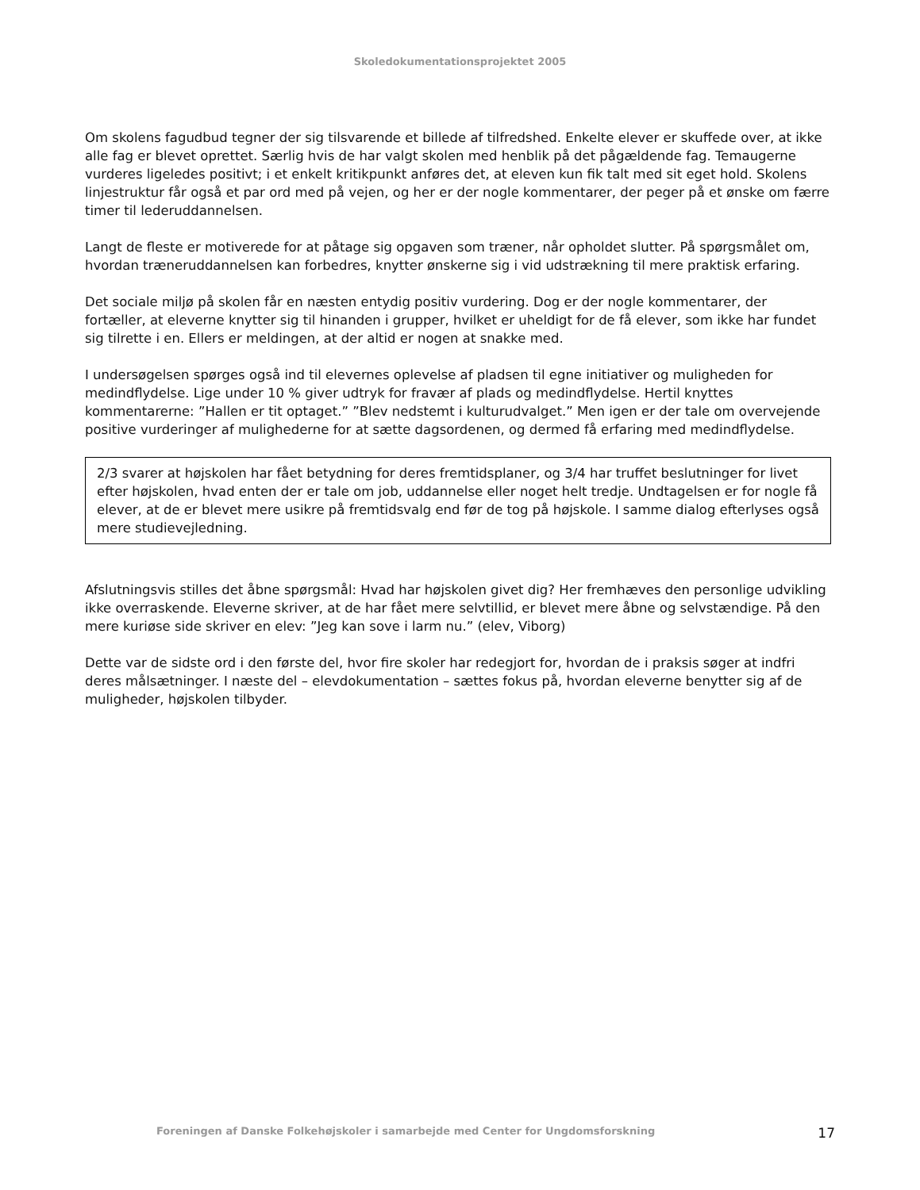Skoledokumentationsprojektet 2005
Om skolens fagudbud tegner der sig tilsvarende et billede af tilfredshed. Enkelte elever er skuffede over, at ikke alle fag er blevet oprettet. Særlig hvis de har valgt skolen med henblik på det pågældende fag. Temaugerne vurderes ligeledes positivt; i et enkelt kritikpunkt anføres det, at eleven kun fik talt med sit eget hold. Skolens linjestruktur får også et par ord med på vejen, og her er der nogle kommentarer, der peger på et ønske om færre timer til lederuddannelsen.
Langt de fleste er motiverede for at påtage sig opgaven som træner, når opholdet slutter. På spørgsmålet om, hvordan træneruddannelsen kan forbedres, knytter ønskerne sig i vid udstrækning til mere praktisk erfaring.
Det sociale miljø på skolen får en næsten entydig positiv vurdering. Dog er der nogle kommentarer, der fortæller, at eleverne knytter sig til hinanden i grupper, hvilket er uheldigt for de få elever, som ikke har fundet sig tilrette i en. Ellers er meldingen, at der altid er nogen at snakke med.
I undersøgelsen spørges også ind til elevernes oplevelse af pladsen til egne initiativer og muligheden for medindflydelse. Lige under 10 % giver udtryk for fravær af plads og medindflydelse. Hertil knyttes kommentarerne: ”Hallen er tit optaget.” ”Blev nedstemt i kulturudvalget.” Men igen er der tale om overvejende positive vurderinger af mulighederne for at sætte dagsordenen, og dermed få erfaring med medindflydelse.
2/3 svarer at højskolen har fået betydning for deres fremtidsplaner, og 3/4 har truffet beslutninger for livet efter højskolen, hvad enten der er tale om job, uddannelse eller noget helt tredje. Undtagelsen er for nogle få elever, at de er blevet mere usikre på fremtidsvalg end før de tog på højskole. I samme dialog efterlyses også mere studievejledning.
Afslutningsvis stilles det åbne spørgsmål: Hvad har højskolen givet dig? Her fremhæves den personlige udvikling ikke overraskende. Eleverne skriver, at de har fået mere selvtillid, er blevet mere åbne og selvstændige. På den mere kuriøse side skriver en elev: ”Jeg kan sove i larm nu.” (elev, Viborg)
Dette var de sidste ord i den første del, hvor fire skoler har redegjort for, hvordan de i praksis søger at indfri deres målsætninger. I næste del – elevdokumentation – sættes fokus på, hvordan eleverne benytter sig af de muligheder, højskolen tilbyder.
Foreningen af Danske Folkehøjskoler i samarbejde med Center for Ungdomsforskning 17